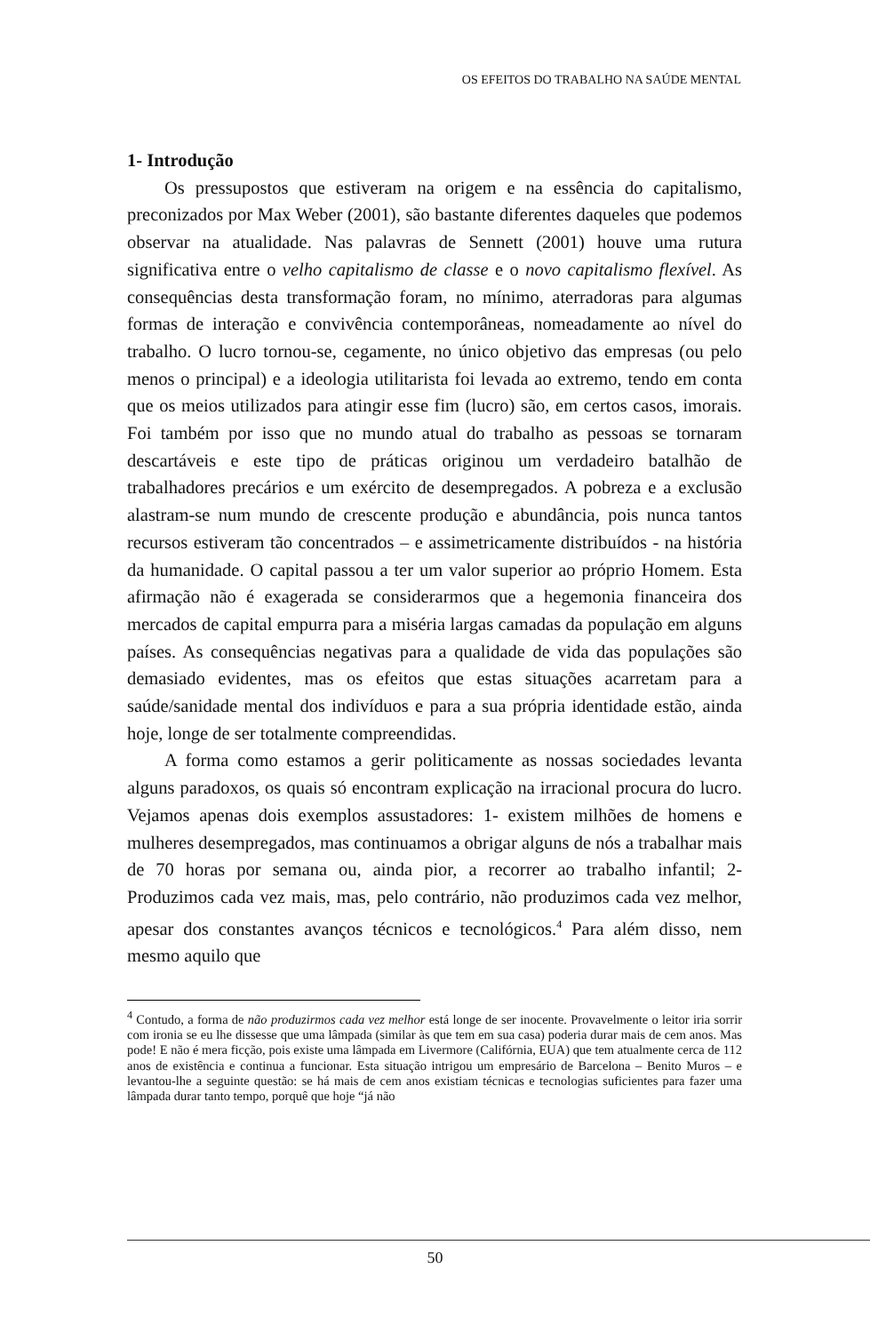OS EFEITOS DO TRABALHO NA SAÚDE MENTAL
1- Introdução
Os pressupostos que estiveram na origem e na essência do capitalismo, preconizados por Max Weber (2001), são bastante diferentes daqueles que podemos observar na atualidade. Nas palavras de Sennett (2001) houve uma rutura significativa entre o velho capitalismo de classe e o novo capitalismo flexível. As consequências desta transformação foram, no mínimo, aterradoras para algumas formas de interação e convivência contemporâneas, nomeadamente ao nível do trabalho. O lucro tornou-se, cegamente, no único objetivo das empresas (ou pelo menos o principal) e a ideologia utilitarista foi levada ao extremo, tendo em conta que os meios utilizados para atingir esse fim (lucro) são, em certos casos, imorais. Foi também por isso que no mundo atual do trabalho as pessoas se tornaram descartáveis e este tipo de práticas originou um verdadeiro batalhão de trabalhadores precários e um exército de desempregados. A pobreza e a exclusão alastram-se num mundo de crescente produção e abundância, pois nunca tantos recursos estiveram tão concentrados – e assimetricamente distribuídos - na história da humanidade. O capital passou a ter um valor superior ao próprio Homem. Esta afirmação não é exagerada se considerarmos que a hegemonia financeira dos mercados de capital empurra para a miséria largas camadas da população em alguns países. As consequências negativas para a qualidade de vida das populações são demasiado evidentes, mas os efeitos que estas situações acarretam para a saúde/sanidade mental dos indivíduos e para a sua própria identidade estão, ainda hoje, longe de ser totalmente compreendidas.
A forma como estamos a gerir politicamente as nossas sociedades levanta alguns paradoxos, os quais só encontram explicação na irracional procura do lucro. Vejamos apenas dois exemplos assustadores: 1- existem milhões de homens e mulheres desempregados, mas continuamos a obrigar alguns de nós a trabalhar mais de 70 horas por semana ou, ainda pior, a recorrer ao trabalho infantil; 2- Produzimos cada vez mais, mas, pelo contrário, não produzimos cada vez melhor, apesar dos constantes avanços técnicos e tecnológicos.<sup>4</sup> Para além disso, nem mesmo aquilo que
<sup>4</sup> Contudo, a forma de não produzirmos cada vez melhor está longe de ser inocente. Provavelmente o leitor iria sorrir com ironia se eu lhe dissesse que uma lâmpada (similar às que tem em sua casa) poderia durar mais de cem anos. Mas pode! E não é mera ficção, pois existe uma lâmpada em Livermore (Califórnia, EUA) que tem atualmente cerca de 112 anos de existência e continua a funcionar. Esta situação intrigou um empresário de Barcelona – Benito Muros – e levantou-lhe a seguinte questão: se há mais de cem anos existiam técnicas e tecnologias suficientes para fazer uma lâmpada durar tanto tempo, porquê que hoje “já não
50